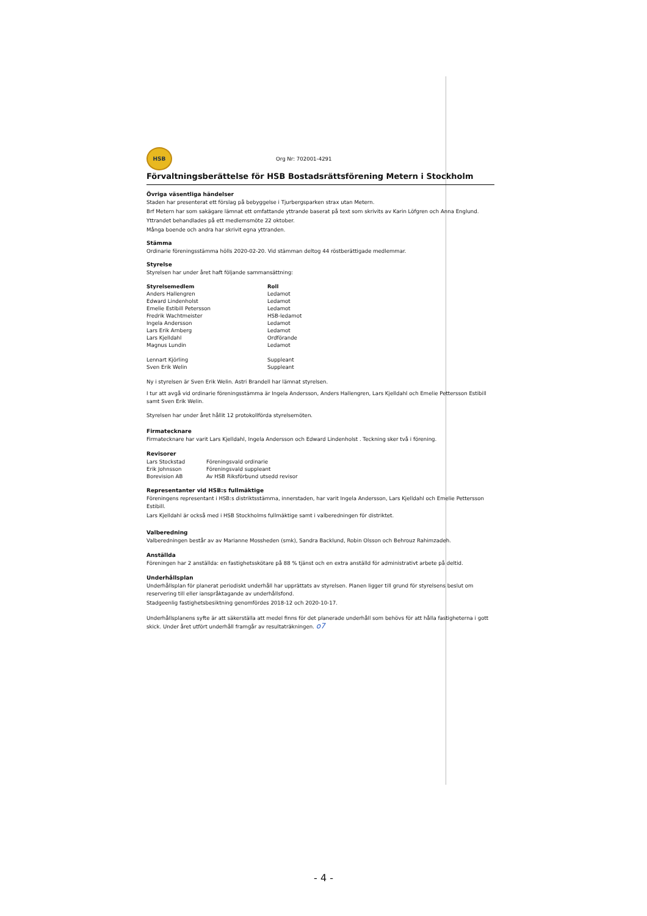HSB
Org Nr: 702001-4291
Förvaltningsberättelse för HSB Bostadsrättsförening Metern i Stockholm
Övriga väsentliga händelser
Staden har presenterat ett förslag på bebyggelse i Tjurbergsparken strax utan Metern.
Brf Metern har som sakägare lämnat ett omfattande yttrande baserat på text som skrivits av Karin Löfgren och Anna Englund.
Yttrandet behandlades på ett medlemsmöte 22 oktober.
Många boende och andra har skrivit egna yttranden.
Stämma
Ordinarie föreningsstämma hölls 2020-02-20. Vid stämman deltog 44 röstberättigade medlemmar.
Styrelse
Styrelsen har under året haft följande sammansättning:
| Styrelsemedlem | Roll |
| --- | --- |
| Anders Hallengren | Ledamot |
| Edward Lindenholst | Ledamot |
| Emelie Estibill Petersson | Ledamot |
| Fredrik Wachtmeister | HSB-ledamot |
| Ingela Andersson | Ledamot |
| Lars Erik Arnberg | Ledamot |
| Lars Kjelldahl | Ordförande |
| Magnus Lundin | Ledamot |
| Lennart Kjörling | Suppleant |
| Sven Erik Welin | Suppleant |
Ny i styrelsen är Sven Erik Welin. Astri Brandell har lämnat styrelsen.
I tur att avgå vid ordinarie föreningsstämma är Ingela Andersson, Anders Hallengren, Lars Kjelldahl och Emelie Pettersson Estibill samt Sven Erik Welin.
Styrelsen har under året hållit 12 protokollförda styrelsemöten.
Firmatecknare
Firmatecknare har varit Lars Kjelldahl, Ingela Andersson och Edward Lindenholst . Teckning sker två i förening.
Revisorer
| Lars Stockstad | Föreningsvald ordinarie |
| Erik Johnsson | Föreningsvald suppleant |
| Borevision AB | Av HSB Riksförbund utsedd revisor |
Representanter vid HSB:s fullmäktige
Föreningens representant i HSB:s distriktsstämma, innerstaden, har varit Ingela Andersson, Lars Kjelldahl och Emelie Pettersson Estibill.
Lars Kjelldahl är också med i HSB Stockholms fullmäktige samt i valberedningen för distriktet.
Valberedning
Valberedningen består av av Marianne Mossheden (smk), Sandra Backlund, Robin Olsson och Behrouz Rahimzadeh.
Anställda
Föreningen har 2 anställda: en fastighetsskötare på 88 % tjänst och en extra anställd för administrativt arbete på deltid.
Underhållsplan
Underhållsplan för planerat periodiskt underhåll har upprättats av styrelsen. Planen ligger till grund för styrelsens beslut om reservering till eller ianspråktagande av underhållsfond.
Stadgeenlig fastighetsbesiktning genomfördes 2018-12 och 2020-10-17.
Underhållsplanens syfte är att säkerställa att medel finns för det planerade underhåll som behövs för att hålla fastigheterna i gott skick. Under året utfört underhåll framgår av resultaträkningen. o7
- 4 -